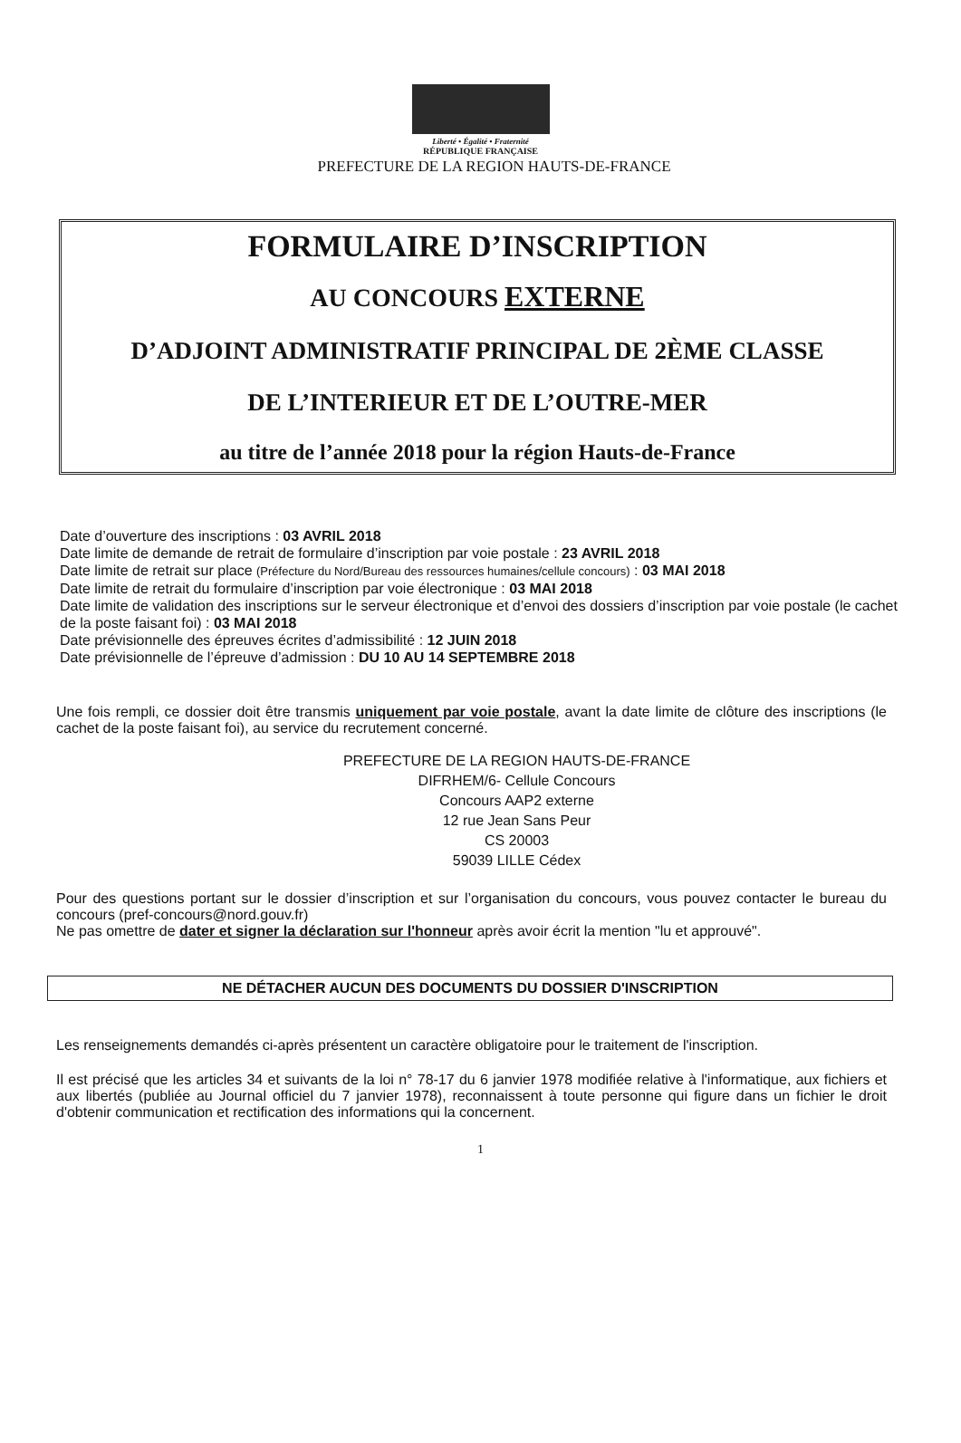Liberté • Égalité • Fraternité
RÉPUBLIQUE FRANÇAISE
PREFECTURE DE LA REGION HAUTS-DE-FRANCE
FORMULAIRE D’INSCRIPTION
AU CONCOURS EXTERNE
D’ADJOINT ADMINISTRATIF PRINCIPAL DE 2ÈME CLASSE
DE L’INTERIEUR ET DE L’OUTRE-MER
au titre de l’année 2018 pour la région Hauts-de-France
Date d’ouverture des inscriptions : 03 AVRIL 2018
Date limite de demande de retrait de formulaire d’inscription par voie postale : 23 AVRIL 2018
Date limite de retrait sur place (Préfecture du Nord/Bureau des ressources humaines/cellule concours) : 03 MAI 2018
Date limite de retrait du formulaire d’inscription par voie électronique : 03 MAI 2018
Date limite de validation des inscriptions sur le serveur électronique et d’envoi des dossiers d’inscription par voie postale (le cachet de la poste faisant foi) : 03 MAI 2018
Date prévisionnelle des épreuves écrites d’admissibilité : 12 JUIN 2018
Date prévisionnelle de l’épreuve d’admission : DU 10 AU 14 SEPTEMBRE 2018
Une fois rempli, ce dossier doit être transmis uniquement par voie postale, avant la date limite de clôture des inscriptions (le cachet de la poste faisant foi), au service du recrutement concerné.
PREFECTURE DE LA REGION HAUTS-DE-FRANCE
DIFRHEM/6- Cellule Concours
Concours AAP2 externe
12 rue Jean Sans Peur
CS 20003
59039 LILLE Cédex
Pour des questions portant sur le dossier d’inscription et sur l’organisation du concours, vous pouvez contacter le bureau du concours (pref-concours@nord.gouv.fr)
Ne pas omettre de dater et signer la déclaration sur l'honneur après avoir écrit la mention "lu et approuvé".
NE DÉTACHER AUCUN DES DOCUMENTS DU DOSSIER D'INSCRIPTION
Les renseignements demandés ci-après présentent un caractère obligatoire pour le traitement de l'inscription.
Il est précisé que les articles 34 et suivants de la loi n° 78-17 du 6 janvier 1978 modifiée relative à l'informatique, aux fichiers et aux libertés (publiée au Journal officiel du 7 janvier 1978), reconnaissent à toute personne qui figure dans un fichier le droit d'obtenir communication et rectification des informations qui la concernent.
1